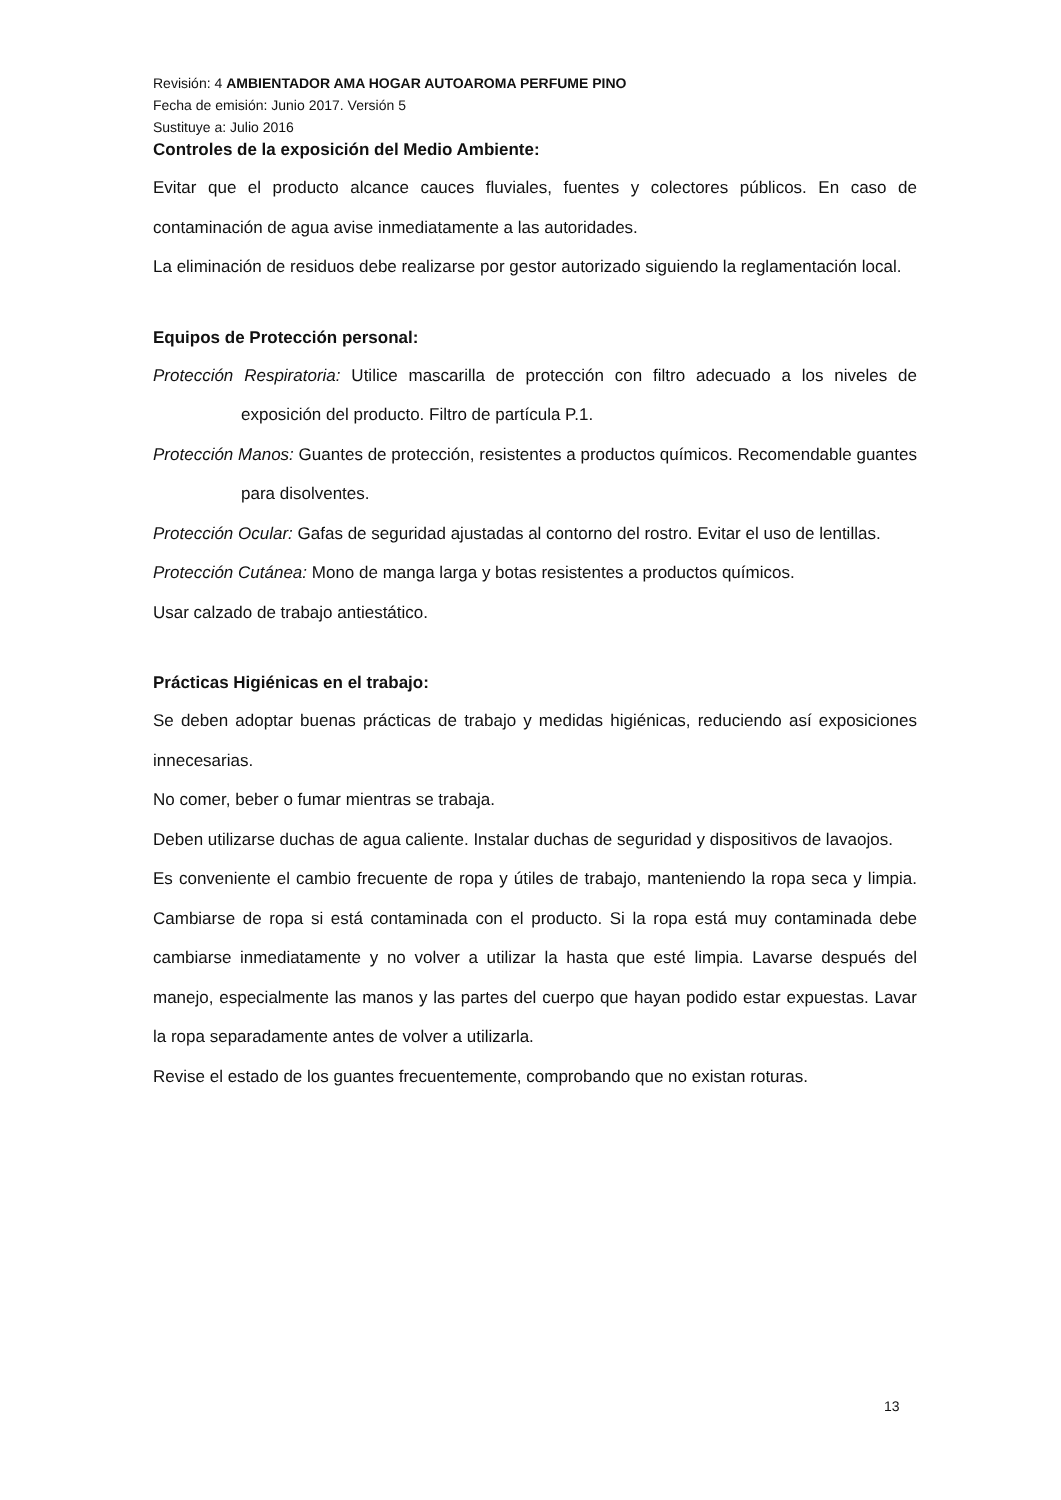Revisión: 4 AMBIENTADOR AMA HOGAR AUTOAROMA PERFUME PINO
Fecha de emisión: Junio 2017. Versión 5
Sustituye a: Julio 2016
Controles de la exposición del Medio Ambiente:
Evitar que el producto alcance cauces fluviales, fuentes y colectores públicos. En caso de contaminación de agua avise inmediatamente a las autoridades.
La eliminación de residuos debe realizarse por gestor autorizado siguiendo la reglamentación local.
Equipos de Protección personal:
Protección Respiratoria: Utilice mascarilla de protección con filtro adecuado a los niveles de exposición del producto. Filtro de partícula P.1.
Protección Manos: Guantes de protección, resistentes a productos químicos. Recomendable guantes para disolventes.
Protección Ocular: Gafas de seguridad ajustadas al contorno del rostro. Evitar el uso de lentillas.
Protección Cutánea: Mono de manga larga y botas resistentes a productos químicos.
Usar calzado de trabajo antiestático.
Prácticas Higiénicas en el trabajo:
Se deben adoptar buenas prácticas de trabajo y medidas higiénicas, reduciendo así exposiciones innecesarias.
No comer, beber o fumar mientras se trabaja.
Deben utilizarse duchas de agua caliente. Instalar duchas de seguridad y dispositivos de lavaojos.
Es conveniente el cambio frecuente de ropa y útiles de trabajo, manteniendo la ropa seca y limpia. Cambiarse de ropa si está contaminada con el producto. Si la ropa está muy contaminada debe cambiarse inmediatamente y no volver a utilizar la hasta que esté limpia. Lavarse después del manejo, especialmente las manos y las partes del cuerpo que hayan podido estar expuestas. Lavar la ropa separadamente antes de volver a utilizarla.
Revise el estado de los guantes frecuentemente, comprobando que no existan roturas.
13